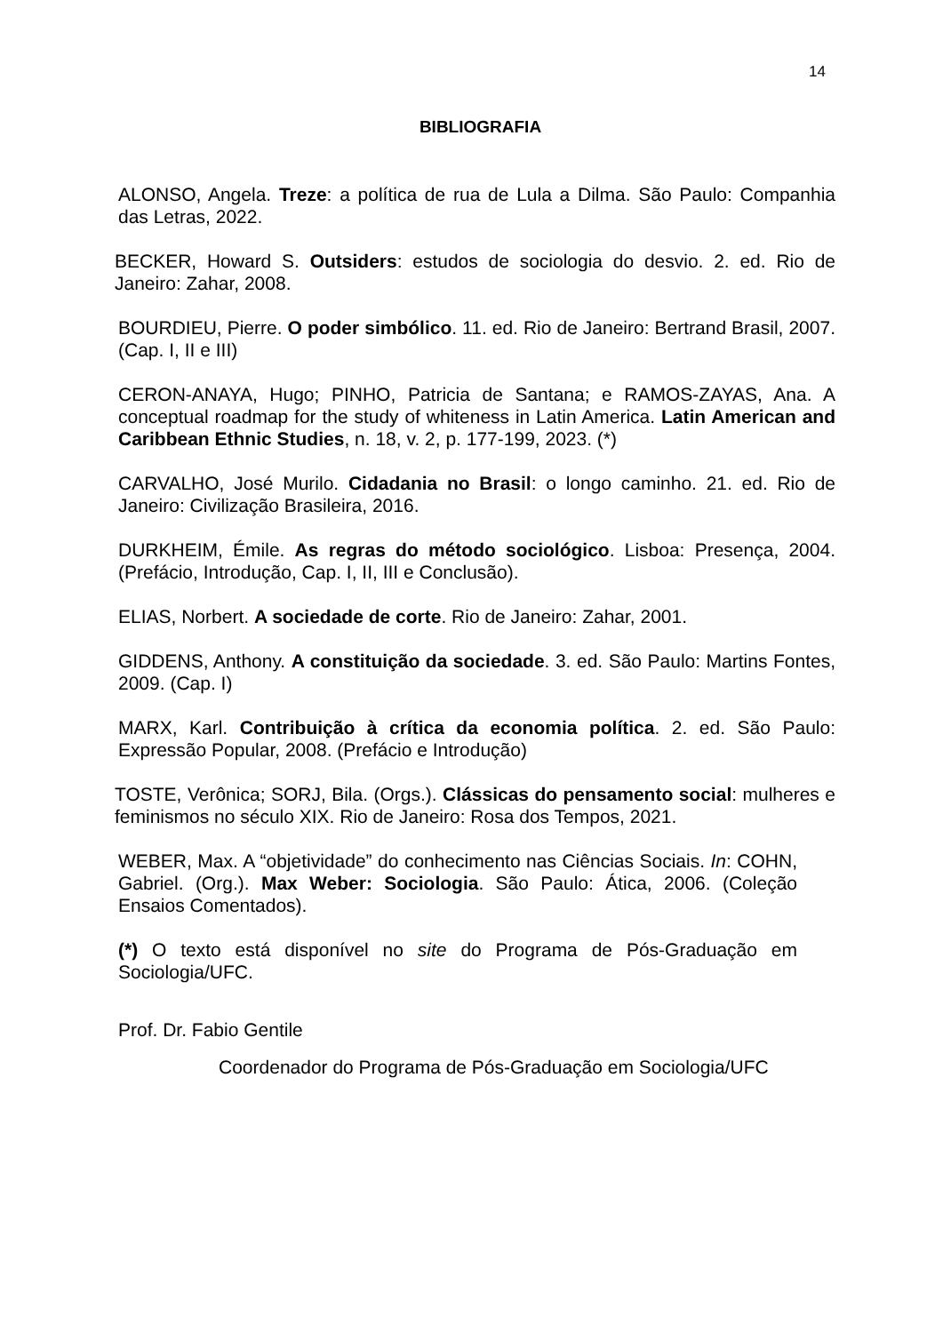14
BIBLIOGRAFIA
ALONSO, Angela. Treze: a política de rua de Lula a Dilma. São Paulo: Companhia das Letras, 2022.
BECKER, Howard S. Outsiders: estudos de sociologia do desvio. 2. ed. Rio de Janeiro: Zahar, 2008.
BOURDIEU, Pierre. O poder simbólico. 11. ed. Rio de Janeiro: Bertrand Brasil, 2007. (Cap. I, II e III)
CERON-ANAYA, Hugo; PINHO, Patricia de Santana; e RAMOS-ZAYAS, Ana. A conceptual roadmap for the study of whiteness in Latin America. Latin American and Caribbean Ethnic Studies, n. 18, v. 2, p. 177-199, 2023. (*)
CARVALHO, José Murilo. Cidadania no Brasil: o longo caminho. 21. ed. Rio de Janeiro: Civilização Brasileira, 2016.
DURKHEIM, Émile. As regras do método sociológico. Lisboa: Presença, 2004. (Prefácio, Introdução, Cap. I, II, III e Conclusão).
ELIAS, Norbert. A sociedade de corte. Rio de Janeiro: Zahar, 2001.
GIDDENS, Anthony. A constituição da sociedade. 3. ed. São Paulo: Martins Fontes, 2009. (Cap. I)
MARX, Karl. Contribuição à crítica da economia política. 2. ed. São Paulo: Expressão Popular, 2008. (Prefácio e Introdução)
TOSTE, Verônica; SORJ, Bila. (Orgs.). Clássicas do pensamento social: mulheres e feminismos no século XIX. Rio de Janeiro: Rosa dos Tempos, 2021.
WEBER, Max. A “objetividade” do conhecimento nas Ciências Sociais. In: COHN, Gabriel. (Org.). Max Weber: Sociologia. São Paulo: Ática, 2006. (Coleção Ensaios Comentados).
(*) O texto está disponível no site do Programa de Pós-Graduação em Sociologia/UFC.
Prof. Dr. Fabio Gentile
Coordenador do Programa de Pós-Graduação em Sociologia/UFC